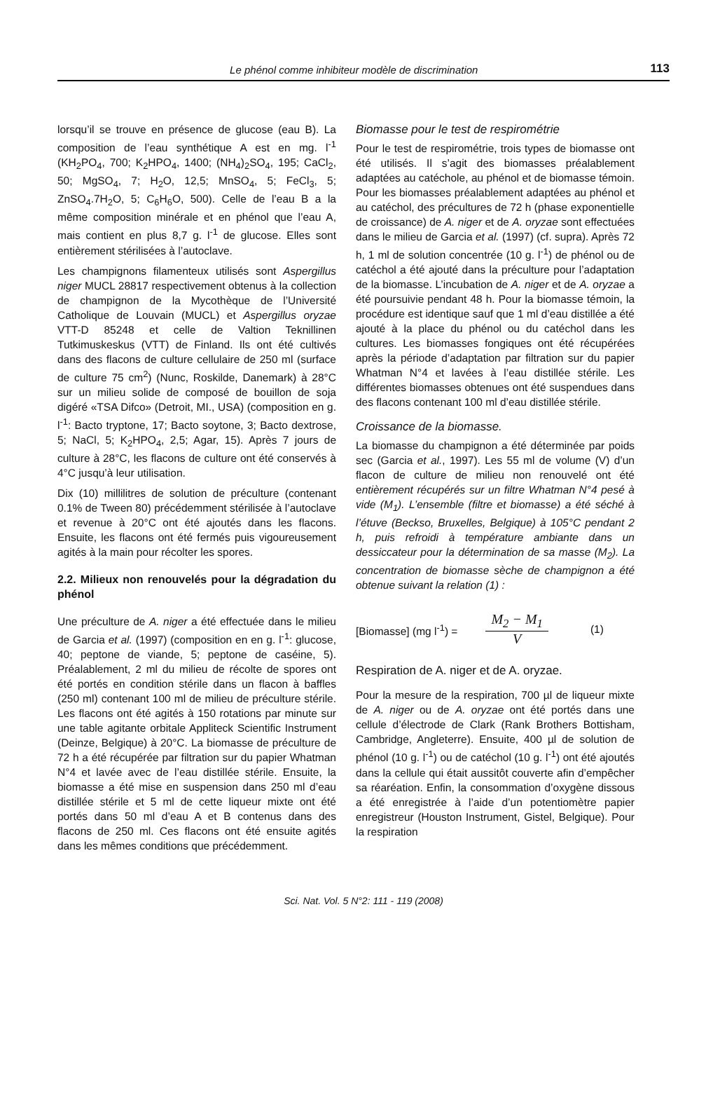Le phénol comme inhibiteur modèle de discrimination 113
lorsqu’il se trouve en présence de glucose (eau B). La composition de l’eau synthétique A est en mg. l<sup>-1</sup> (KH<sub>2</sub>PO<sub>4</sub>, 700; K<sub>2</sub>HPO<sub>4</sub>, 1400; (NH<sub>4</sub>)<sub>2</sub>SO<sub>4</sub>, 195; CaCl<sub>2</sub>, 50; MgSO<sub>4</sub>, 7; H<sub>2</sub>O, 12,5; MnSO<sub>4</sub>, 5; FeCl<sub>3</sub>, 5; ZnSO<sub>4</sub>.7H<sub>2</sub>O, 5; C<sub>6</sub>H<sub>6</sub>O, 500). Celle de l’eau B a la même composition minérale et en phénol que l’eau A, mais contient en plus 8,7 g. l<sup>-1</sup> de glucose. Elles sont entièrement stérilisées à l’autoclave.
Les champignons filamenteux utilisés sont Aspergillus niger MUCL 28817 respectivement obtenus à la collection de champignon de la Mycothèque de l’Université Catholique de Louvain (MUCL) et Aspergillus oryzae VTT-D 85248 et celle de Valtion Teknillinen Tutkimuskeskus (VTT) de Finland. Ils ont été cultivés dans des flacons de culture cellulaire de 250 ml (surface de culture 75 cm<sup>2</sup>) (Nunc, Roskilde, Danemark) à 28°C sur un milieu solide de composé de bouillon de soja digéré «TSA Difco» (Detroit, MI., USA) (composition en g. l<sup>-1</sup>: Bacto tryptone, 17; Bacto soytone, 3; Bacto dextrose, 5; NaCl, 5; K<sub>2</sub>HPO<sub>4</sub>, 2,5; Agar, 15). Après 7 jours de culture à 28°C, les flacons de culture ont été conservés à 4°C jusqu’à leur utilisation.
Dix (10) millilitres de solution de préculture (contenant 0.1% de Tween 80) précédemment stérilisée à l’autoclave et revenue à 20°C ont été ajoutés dans les flacons. Ensuite, les flacons ont été fermés puis vigoureusement agités à la main pour récolter les spores.
2.2. Milieux non renouvelés pour la dégradation du phénol
Une préculture de A. niger a été effectuée dans le milieu de Garcia et al. (1997) (composition en en g. l<sup>-1</sup>: glucose, 40; peptone de viande, 5; peptone de caséine, 5). Préalablement, 2 ml du milieu de récolte de spores ont été portés en condition stérile dans un flacon à baffles (250 ml) contenant 100 ml de milieu de préculture stérile. Les flacons ont été agités à 150 rotations par minute sur une table agitante orbitale Appliteck Scientific Instrument (Deinze, Belgique) à 20°C. La biomasse de préculture de 72 h a été récupérée par filtration sur du papier Whatman N°4 et lavée avec de l’eau distillée stérile. Ensuite, la biomasse a été mise en suspension dans 250 ml d’eau distillée stérile et 5 ml de cette liqueur mixte ont été portés dans 50 ml d’eau A et B contenus dans des flacons de 250 ml. Ces flacons ont été ensuite agités dans les mêmes conditions que précédemment.
Biomasse pour le test de respirométrie
Pour le test de respirométrie, trois types de biomasse ont été utilisés. Il s’agit des biomasses préalablement adaptées au catéchole, au phénol et de biomasse témoin. Pour les biomasses préalablement adaptées au phénol et au catéchol, des précultures de 72 h (phase exponentielle de croissance) de A. niger et de A. oryzae sont effectuées dans le milieu de Garcia et al. (1997) (cf. supra). Après 72 h, 1 ml de solution concentrée (10 g. l<sup>-1</sup>) de phénol ou de catéchol a été ajouté dans la préculture pour l’adaptation de la biomasse. L’incubation de A. niger et de A. oryzae a été poursuivie pendant 48 h. Pour la biomasse témoin, la procédure est identique sauf que 1 ml d’eau distillée a été ajouté à la place du phénol ou du catéchol dans les cultures. Les biomasses fongiques ont été récupérées après la période d’adaptation par filtration sur du papier Whatman N°4 et lavées à l’eau distillée stérile. Les différentes biomasses obtenues ont été suspendues dans des flacons contenant 100 ml d’eau distillée stérile.
Croissance de la biomasse.
La biomasse du champignon a été déterminée par poids sec (Garcia et al., 1997). Les 55 ml de volume (V) d’un flacon de culture de milieu non renouvelé ont été entièrement récupérés sur un filtre Whatman N°4 pesé à vide (M<sub>1</sub>). L’ensemble (filtre et biomasse) a été séché à l’étuve (Beckso, Bruxelles, Belgique) à 105°C pendant 2 h, puis refroidi à température ambiante dans un dessiccateur pour la détermination de sa masse (M<sub>2</sub>). La concentration de biomasse sèche de champignon a été obtenue suivant la relation (1) :
[Biomasse] (mg l<sup>-1</sup>) = M<sub>2</sub> − M<sub>1</sub> V (1)
Respiration de A. niger et de A. oryzae.
Pour la mesure de la respiration, 700 µl de liqueur mixte de A. niger ou de A. oryzae ont été portés dans une cellule d’électrode de Clark (Rank Brothers Bottisham, Cambridge, Angleterre). Ensuite, 400 µl de solution de phénol (10 g. l<sup>-1</sup>) ou de catéchol (10 g. l<sup>-1</sup>) ont été ajoutés dans la cellule qui était aussitôt couverte afin d’empêcher sa réaréation. Enfin, la consommation d’oxygène dissous a été enregistrée à l’aide d’un potentiomètre papier enregistreur (Houston Instrument, Gistel, Belgique). Pour la respiration
Sci. Nat. Vol. 5 N°2: 111 - 119 (2008)